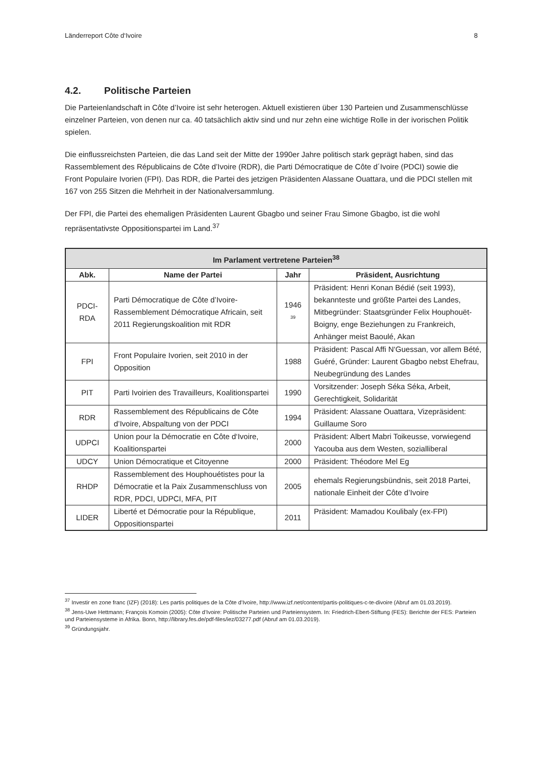Länderreport Côte d‘Ivoire 8
4.2. Politische Parteien
Die Parteienlandschaft in Côte d’Ivoire ist sehr heterogen. Aktuell existieren über 130 Parteien und Zusammenschlüsse einzelner Parteien, von denen nur ca. 40 tatsächlich aktiv sind und nur zehn eine wichtige Rolle in der ivorischen Politik spielen.
Die einflussreichsten Parteien, die das Land seit der Mitte der 1990er Jahre politisch stark geprägt haben, sind das Rassemblement des Républicains de Côte d’Ivoire (RDR), die Parti Démocratique de Côte d´Ivoire (PDCI) sowie die Front Populaire Ivorien (FPI). Das RDR, die Partei des jetzigen Präsidenten Alassane Ouattara, und die PDCI stellen mit 167 von 255 Sitzen die Mehrheit in der Nationalversammlung.
Der FPI, die Partei des ehemaligen Präsidenten Laurent Gbagbo und seiner Frau Simone Gbagbo, ist die wohl repräsentativste Oppositionspartei im Land.<sup>37</sup>
| Im Parlament vertretene Parteien<sup>38</sup> | | | |
| --- | --- | --- | --- |
| Abk. | Name der Partei | Jahr | Präsident, Ausrichtung |
| PDCI- RDA | Parti Démocratique de Côte d’Ivoire-Rassemblement Démocratique Africain, seit 2011 Regierungskoalition mit RDR | 1946 <sup>39</sup> | Präsident: Henri Konan Bédié (seit 1993), bekannteste und größte Partei des Landes, Mitbegründer: Staatsgründer Felix Houphouët-Boigny, enge Beziehungen zu Frankreich, Anhänger meist Baoulé, Akan |
| FPI | Front Populaire Ivorien, seit 2010 in der Opposition | 1988 | Präsident: Pascal Affi N‘Guessan, vor allem Bété, Guéré, Gründer: Laurent Gbagbo nebst Ehefrau, Neubegründung des Landes |
| PIT | Parti Ivoirien des Travailleurs, Koalitionspartei | 1990 | Vorsitzender: Joseph Séka Séka, Arbeit, Gerechtigkeit, Solidarität |
| RDR | Rassemblement des Républicains de Côte d’Ivoire, Abspaltung von der PDCI | 1994 | Präsident: Alassane Ouattara, Vizepräsident: Guillaume Soro |
| UDPCI | Union pour la Démocratie en Côte d‘Ivoire, Koalitionspartei | 2000 | Präsident: Albert Mabri Toikeusse, vorwiegend Yacouba aus dem Westen, sozialliberal |
| UDCY | Union Démocratique et Citoyenne | 2000 | Präsident: Théodore Mel Eg |
| RHDP | Rassemblement des Houphouétistes pour la Démocratie et la Paix Zusammenschluss von RDR, PDCI, UDPCI, MFA, PIT | 2005 | ehemals Regierungsbündnis, seit 2018 Partei, nationale Einheit der Côte d’Ivoire |
| LIDER | Liberté et Démocratie pour la République, Oppositionspartei | 2011 | Präsident: Mamadou Koulibaly (ex-FPI) |
<sup>37</sup> Investir en zone franc (IZF) (2018): Les partis politiques de la Côte d’Ivoire, http://www.izf.net/content/partis-politiques-c-te-divoire (Abruf am 01.03.2019).
<sup>38</sup> Jens-Uwe Hettmann; François Komoin (2005): Côte d’Ivoire: Politische Parteien und Parteiensystem. In: Friedrich-Ebert-Stiftung (FES): Berichte der FES: Parteien und Parteiensysteme in Afrika. Bonn, http://library.fes.de/pdf-files/iez/03277.pdf (Abruf am 01.03.2019).
<sup>39</sup> Gründungsjahr.